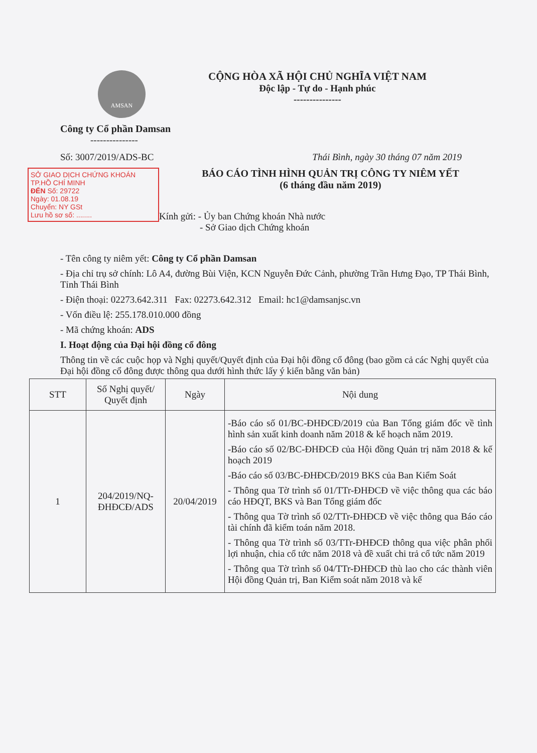AMSAN
Công ty Cổ phần Damsan
---------------
CỘNG HÒA XÃ HỘI CHỦ NGHĨA VIỆT NAM
Độc lập - Tự do - Hạnh phúc
---------------
Số: 3007/2019/ADS-BC Thái Bình, ngày 30 tháng 07 năm 2019
SỞ GIAO DỊCH CHỨNG KHOÁN
TP.HỒ CHÍ MINH
ĐẾN Số: 29722
Ngày: 01.08.19
Chuyển: NY GSt
Lưu hồ sơ số: ........
BÁO CÁO TÌNH HÌNH QUẢN TRỊ CÔNG TY NIÊM YẾT
(6 tháng đầu năm 2019)
Kính gửi: - Ủy ban Chứng khoán Nhà nước
- Sở Giao dịch Chứng khoán
- Tên công ty niêm yết: Công ty Cổ phần Damsan
- Địa chỉ trụ sở chính: Lô A4, đường Bùi Viện, KCN Nguyễn Đức Cảnh, phường Trần Hưng Đạo, TP Thái Bình, Tỉnh Thái Bình
- Điện thoại: 02273.642.311 Fax: 02273.642.312 Email: hc1@damsanjsc.vn
- Vốn điều lệ: 255.178.010.000 đồng
- Mã chứng khoán: ADS
I. Hoạt động của Đại hội đồng cổ đông
Thông tin về các cuộc họp và Nghị quyết/Quyết định của Đại hội đồng cổ đông (bao gồm cả các Nghị quyết của Đại hội đồng cổ đông được thông qua dưới hình thức lấy ý kiến bằng văn bản)
| STT | Số Nghị quyết/ Quyết định | Ngày | Nội dung |
| --- | --- | --- | --- |
| 1 | 204/2019/NQ-ĐHĐCĐ/ADS | 20/04/2019 | -Báo cáo số 01/BC-ĐHĐCĐ/2019 của Ban Tổng giám đốc về tình hình sản xuất kinh doanh năm 2018 & kế hoạch năm 2019. -Báo cáo số 02/BC-ĐHĐCĐ của Hội đồng Quản trị năm 2018 & kế hoạch 2019 -Báo cáo số 03/BC-ĐHĐCĐ/2019 BKS của Ban Kiểm Soát - Thông qua Tờ trình số 01/TTr-ĐHĐCĐ về việc thông qua các báo cáo HĐQT, BKS và Ban Tổng giám đốc - Thông qua Tờ trình số 02/TTr-ĐHĐCĐ về việc thông qua Báo cáo tài chính đã kiểm toán năm 2018. - Thông qua Tờ trình số 03/TTr-ĐHĐCĐ thông qua việc phân phối lợi nhuận, chia cổ tức năm 2018 và đề xuất chi trả cổ tức năm 2019 - Thông qua Tờ trình số 04/TTr-ĐHĐCĐ thù lao cho các thành viên Hội đồng Quản trị, Ban Kiểm soát năm 2018 và kế |